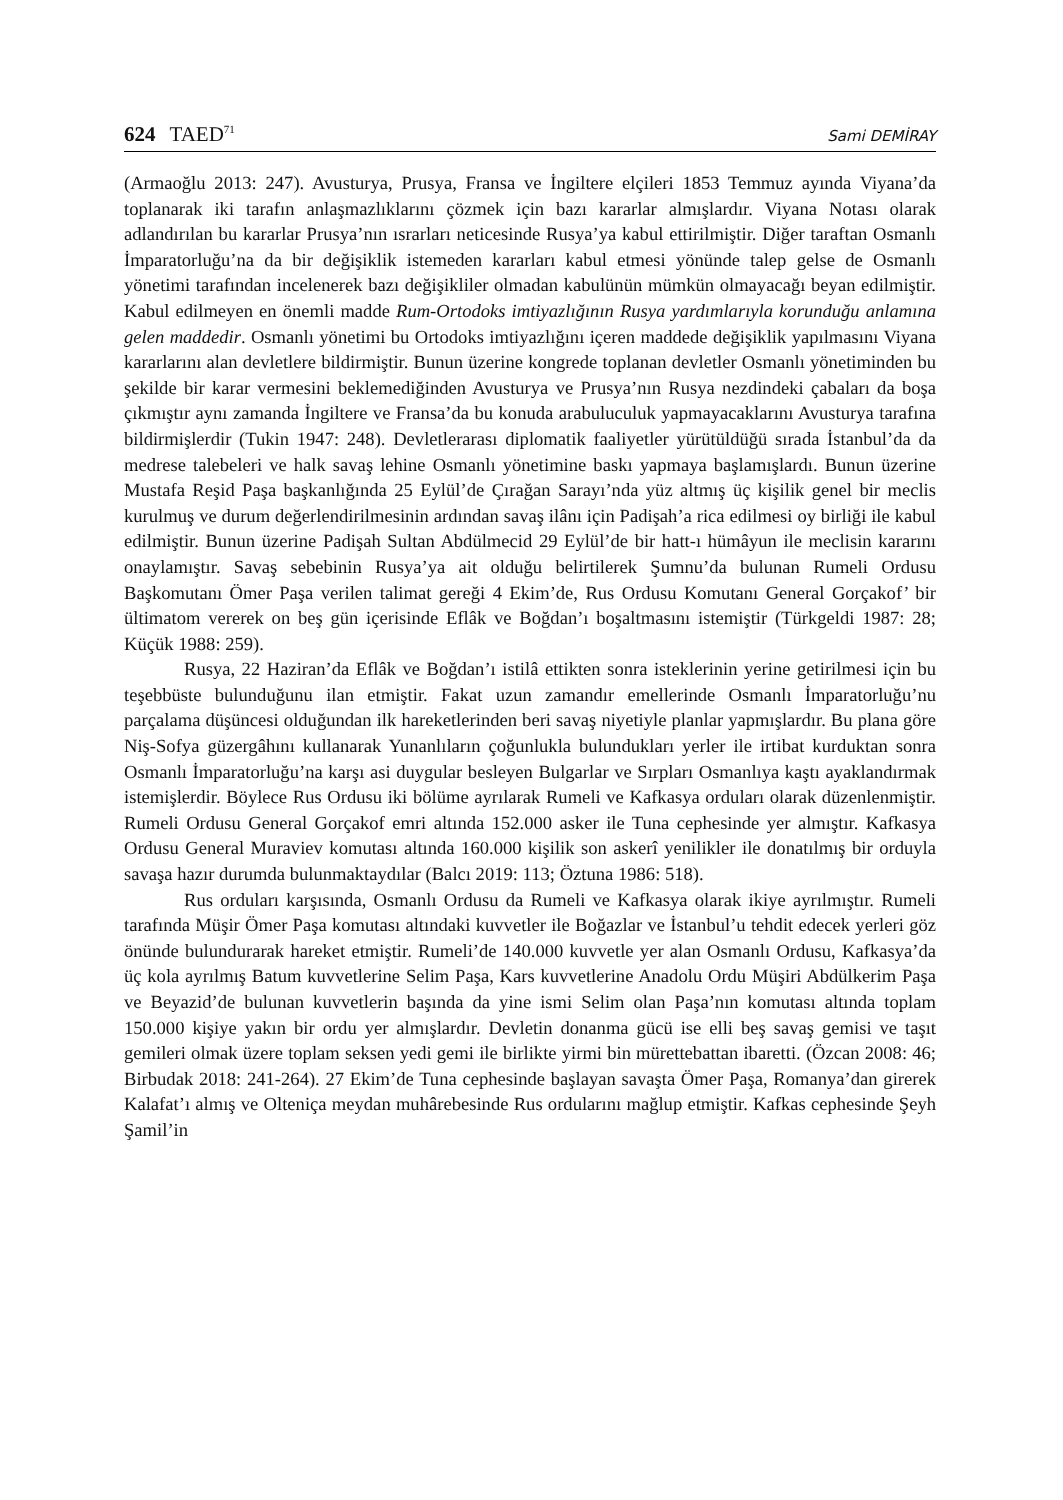624 TAED<sup>71</sup> Sami DEMİRAY
(Armaoğlu 2013: 247). Avusturya, Prusya, Fransa ve İngiltere elçileri 1853 Temmuz ayında Viyana’da toplanarak iki tarafın anlaşmazlıklarını çözmek için bazı kararlar almışlardır. Viyana Notası olarak adlandırılan bu kararlar Prusya’nın ısrarları neticesinde Rusya’ya kabul ettirilmiştir. Diğer taraftan Osmanlı İmparatorluğu’na da bir değişiklik istemeden kararları kabul etmesi yönünde talep gelse de Osmanlı yönetimi tarafından incelenerek bazı değişikliler olmadan kabulünün mümkün olmayacağı beyan edilmiştir. Kabul edilmeyen en önemli madde Rum-Ortodoks imtiyazlığının Rusya yardımlarıyla korunduğu anlamına gelen maddedir. Osmanlı yönetimi bu Ortodoks imtiyazlığını içeren maddede değişiklik yapılmasını Viyana kararlarını alan devletlere bildirmiştir. Bunun üzerine kongrede toplanan devletler Osmanlı yönetiminden bu şekilde bir karar vermesini beklemediğinden Avusturya ve Prusya’nın Rusya nezdindeki çabaları da boşa çıkmıştır aynı zamanda İngiltere ve Fransa’da bu konuda arabuluculuk yapmayacaklarını Avusturya tarafına bildirmişlerdir (Tukin 1947: 248). Devletlerarası diplomatik faaliyetler yürütüldüğü sırada İstanbul’da da medrese talebeleri ve halk savaş lehine Osmanlı yönetimine baskı yapmaya başlamışlardı. Bunun üzerine Mustafa Reşid Paşa başkanlığında 25 Eylül’de Çırağan Sarayı’nda yüz altmış üç kişilik genel bir meclis kurulmuş ve durum değerlendirilmesinin ardından savaş ilânı için Padişah’a rica edilmesi oy birliği ile kabul edilmiştir. Bunun üzerine Padişah Sultan Abdülmecid 29 Eylül’de bir hatt-ı hümâyun ile meclisin kararını onaylamıştır. Savaş sebebinin Rusya’ya ait olduğu belirtilerek Şumnu’da bulunan Rumeli Ordusu Başkomutanı Ömer Paşa verilen talimat gereği 4 Ekim’de, Rus Ordusu Komutanı General Gorçakof’ bir ültimatom vererek on beş gün içerisinde Eflâk ve Boğdan’ı boşaltmasını istemiştir (Türkgeldi 1987: 28; Küçük 1988: 259).
Rusya, 22 Haziran’da Eflâk ve Boğdan’ı istilâ ettikten sonra isteklerinin yerine getirilmesi için bu teşebbüste bulunduğunu ilan etmiştir. Fakat uzun zamandır emellerinde Osmanlı İmparatorluğu’nu parçalama düşüncesi olduğundan ilk hareketlerinden beri savaş niyetiyle planlar yapmışlardır. Bu plana göre Niş-Sofya güzergâhını kullanarak Yunanlıların çoğunlukla bulundukları yerler ile irtibat kurduktan sonra Osmanlı İmparatorluğu’na karşı asi duygular besleyen Bulgarlar ve Sırpları Osmanlıya kaştı ayaklandırmak istemişlerdir. Böylece Rus Ordusu iki bölüme ayrılarak Rumeli ve Kafkasya orduları olarak düzenlenmiştir. Rumeli Ordusu General Gorçakof emri altında 152.000 asker ile Tuna cephesinde yer almıştır. Kafkasya Ordusu General Muraviev komutası altında 160.000 kişilik son askerî yenilikler ile donatılmış bir orduyla savaşa hazır durumda bulunmaktaydılar (Balcı 2019: 113; Öztuna 1986: 518).
Rus orduları karşısında, Osmanlı Ordusu da Rumeli ve Kafkasya olarak ikiye ayrılmıştır. Rumeli tarafında Müşir Ömer Paşa komutası altındaki kuvvetler ile Boğazlar ve İstanbul’u tehdit edecek yerleri göz önünde bulundurarak hareket etmiştir. Rumeli’de 140.000 kuvvetle yer alan Osmanlı Ordusu, Kafkasya’da üç kola ayrılmış Batum kuvvetlerine Selim Paşa, Kars kuvvetlerine Anadolu Ordu Müşiri Abdülkerim Paşa ve Beyazid’de bulunan kuvvetlerin başında da yine ismi Selim olan Paşa’nın komutası altında toplam 150.000 kişiye yakın bir ordu yer almışlardır. Devletin donanma gücü ise elli beş savaş gemisi ve taşıt gemileri olmak üzere toplam seksen yedi gemi ile birlikte yirmi bin mürettebattan ibaretti. (Özcan 2008: 46; Birbudak 2018: 241-264). 27 Ekim’de Tuna cephesinde başlayan savaşta Ömer Paşa, Romanya’dan girerek Kalafat’ı almış ve Olteniça meydan muhârebesinde Rus ordularını mağlup etmiştir. Kafkas cephesinde Şeyh Şamil’in